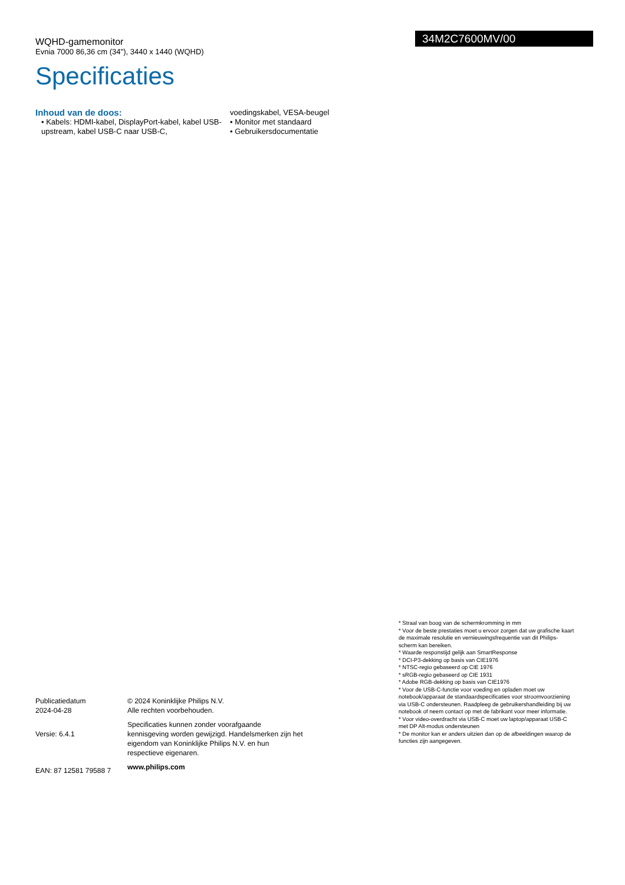WQHD-gamemonitor
Evnia 7000 86,36 cm (34"), 3440 x 1440 (WQHD)
34M2C7600MV/00
Specificaties
Inhoud van de doos:
• Kabels: HDMI-kabel, DisplayPort-kabel, kabel USB-upstream, kabel USB-C naar USB-C,
voedingskabel, VESA-beugel
• Monitor met standaard
• Gebruikersdocumentatie
Publicatiedatum
2024-04-28
Versie: 6.4.1
EAN: 87 12581 79588 7
© 2024 Koninklijke Philips N.V.
Alle rechten voorbehouden.
Specificaties kunnen zonder voorafgaande kennisgeving worden gewijzigd. Handelsmerken zijn het eigendom van Koninklijke Philips N.V. en hun respectieve eigenaren.
www.philips.com
* Straal van boog van de schermkromming in mm
* Voor de beste prestaties moet u ervoor zorgen dat uw grafische kaart de maximale resolutie en vernieuwingsfrequentie van dit Philips-scherm kan bereiken.
* Waarde responstijd gelijk aan SmartResponse
* DCI-P3-dekking op basis van CIE1976
* NTSC-regio gebaseerd op CIE 1976
* sRGB-regio gebaseerd op CIE 1931
* Adobe RGB-dekking op basis van CIE1976
* Voor de USB-C-functie voor voeding en opladen moet uw notebook/apparaat de standaardspecificaties voor stroomvoorziening via USB-C ondersteunen. Raadpleeg de gebruikershandleiding bij uw notebook of neem contact op met de fabrikant voor meer informatie.
* Voor video-overdracht via USB-C moet uw laptop/apparaat USB-C met DP Alt-modus ondersteunen
* De monitor kan er anders uitzien dan op de afbeeldingen waarop de functies zijn aangegeven.